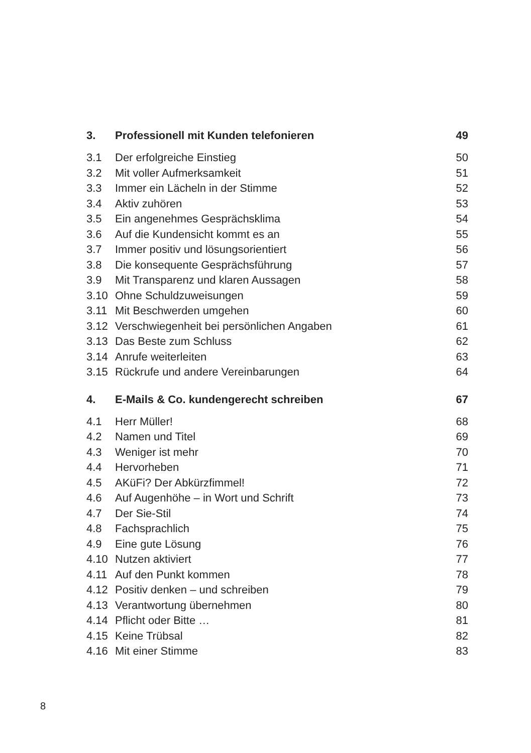| 3. | Professionell mit Kunden telefonieren | 49 |
| 3.1 | Der erfolgreiche Einstieg | 50 |
| 3.2 | Mit voller Aufmerksamkeit | 51 |
| 3.3 | Immer ein Lächeln in der Stimme | 52 |
| 3.4 | Aktiv zuhören | 53 |
| 3.5 | Ein angenehmes Gesprächsklima | 54 |
| 3.6 | Auf die Kundensicht kommt es an | 55 |
| 3.7 | Immer positiv und lösungsorientiert | 56 |
| 3.8 | Die konsequente Gesprächsführung | 57 |
| 3.9 | Mit Transparenz und klaren Aussagen | 58 |
| 3.10 | Ohne Schuldzuweisungen | 59 |
| 3.11 | Mit Beschwerden umgehen | 60 |
| 3.12 | Verschwiegenheit bei persönlichen Angaben | 61 |
| 3.13 | Das Beste zum Schluss | 62 |
| 3.14 | Anrufe weiterleiten | 63 |
| 3.15 | Rückrufe und andere Vereinbarungen | 64 |
| 4. | E-Mails & Co. kundengerecht schreiben | 67 |
| 4.1 | Herr Müller! | 68 |
| 4.2 | Namen und Titel | 69 |
| 4.3 | Weniger ist mehr | 70 |
| 4.4 | Hervorheben | 71 |
| 4.5 | AKüFi? Der Abkürzfimmel! | 72 |
| 4.6 | Auf Augenhöhe – in Wort und Schrift | 73 |
| 4.7 | Der Sie-Stil | 74 |
| 4.8 | Fachsprachlich | 75 |
| 4.9 | Eine gute Lösung | 76 |
| 4.10 | Nutzen aktiviert | 77 |
| 4.11 | Auf den Punkt kommen | 78 |
| 4.12 | Positiv denken – und schreiben | 79 |
| 4.13 | Verantwortung übernehmen | 80 |
| 4.14 | Pflicht oder Bitte … | 81 |
| 4.15 | Keine Trübsal | 82 |
| 4.16 | Mit einer Stimme | 83 |
8